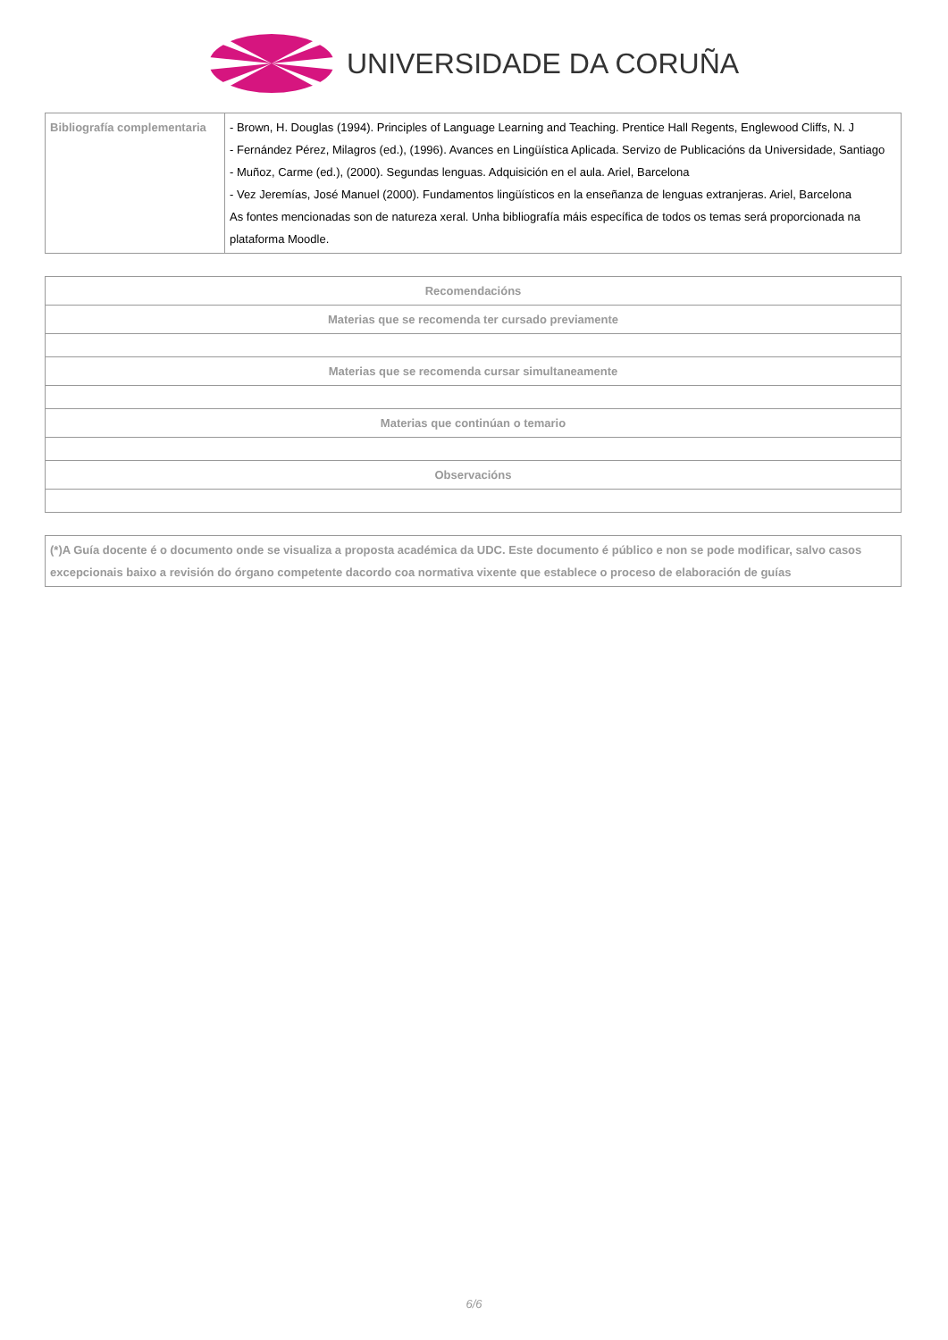UNIVERSIDADE DA CORUÑA
| Bibliografía complementaria | - Brown, H. Douglas (1994). Principles of Language Learning and Teaching. Prentice Hall Regents, Englewood Cliffs, N. J - Fernández Pérez, Milagros (ed.), (1996). Avances en Lingüística Aplicada. Servizo de Publicacións da Universidade, Santiago - Muñoz, Carme (ed.), (2000). Segundas lenguas. Adquisición en el aula. Ariel, Barcelona - Vez Jeremías, José Manuel (2000). Fundamentos lingüísticos en la enseñanza de lenguas extranjeras. Ariel, Barcelona As fontes mencionadas son de natureza xeral. Unha bibliografía máis específica de todos os temas será proporcionada na plataforma Moodle. |
| Recomendacións |
| --- |
| Materias que se recomenda ter cursado previamente |
| Materias que se recomenda cursar simultaneamente |
| Materias que continúan o temario |
| Observacións |
| (*)A Guía docente é o documento onde se visualiza a proposta académica da UDC. Este documento é público e non se pode modificar, salvo casos excepcionais baixo a revisión do órgano competente dacordo coa normativa vixente que establece o proceso de elaboración de guías |
6/6